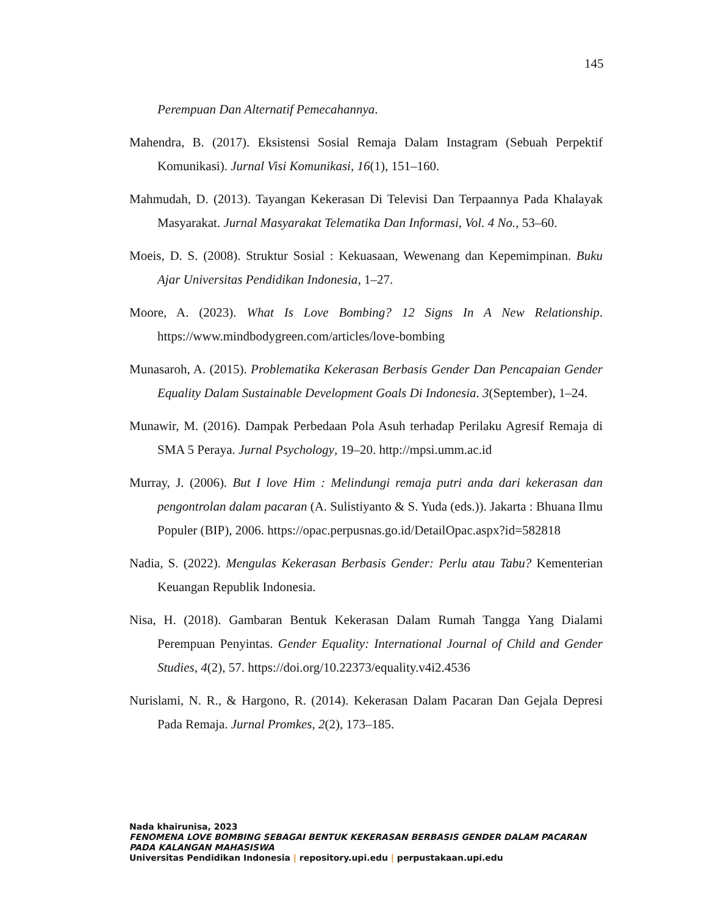145
Perempuan Dan Alternatif Pemecahannya.
Mahendra, B. (2017). Eksistensi Sosial Remaja Dalam Instagram (Sebuah Perpektif Komunikasi). Jurnal Visi Komunikasi, 16(1), 151–160.
Mahmudah, D. (2013). Tayangan Kekerasan Di Televisi Dan Terpaannya Pada Khalayak Masyarakat. Jurnal Masyarakat Telematika Dan Informasi, Vol. 4 No., 53–60.
Moeis, D. S. (2008). Struktur Sosial : Kekuasaan, Wewenang dan Kepemimpinan. Buku Ajar Universitas Pendidikan Indonesia, 1–27.
Moore, A. (2023). What Is Love Bombing? 12 Signs In A New Relationship. https://www.mindbodygreen.com/articles/love-bombing
Munasaroh, A. (2015). Problematika Kekerasan Berbasis Gender Dan Pencapaian Gender Equality Dalam Sustainable Development Goals Di Indonesia. 3(September), 1–24.
Munawir, M. (2016). Dampak Perbedaan Pola Asuh terhadap Perilaku Agresif Remaja di SMA 5 Peraya. Jurnal Psychology, 19–20. http://mpsi.umm.ac.id
Murray, J. (2006). But I love Him : Melindungi remaja putri anda dari kekerasan dan pengontrolan dalam pacaran (A. Sulistiyanto & S. Yuda (eds.)). Jakarta : Bhuana Ilmu Populer (BIP), 2006. https://opac.perpusnas.go.id/DetailOpac.aspx?id=582818
Nadia, S. (2022). Mengulas Kekerasan Berbasis Gender: Perlu atau Tabu? Kementerian Keuangan Republik Indonesia.
Nisa, H. (2018). Gambaran Bentuk Kekerasan Dalam Rumah Tangga Yang Dialami Perempuan Penyintas. Gender Equality: International Journal of Child and Gender Studies, 4(2), 57. https://doi.org/10.22373/equality.v4i2.4536
Nurislami, N. R., & Hargono, R. (2014). Kekerasan Dalam Pacaran Dan Gejala Depresi Pada Remaja. Jurnal Promkes, 2(2), 173–185.
Nada khairunisa, 2023
FENOMENA LOVE BOMBING SEBAGAI BENTUK KEKERASAN BERBASIS GENDER DALAM PACARAN
PADA KALANGAN MAHASISWA
Universitas Pendidikan Indonesia | repository.upi.edu | perpustakaan.upi.edu